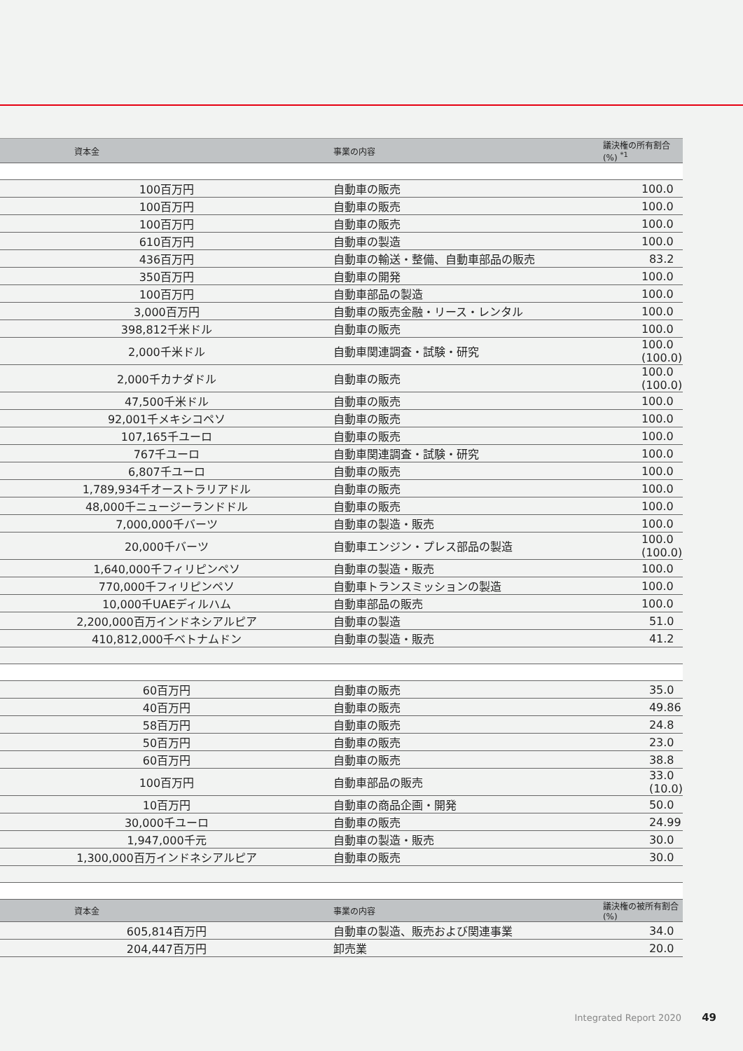| 資本金 | 事業の内容 | 議決権の所有割合 (%) <sup>*1</sup> |
| --- | --- | --- |
| 100百万円 | 自動車の販売 | 100.0 |
| 100百万円 | 自動車の販売 | 100.0 |
| 100百万円 | 自動車の販売 | 100.0 |
| 610百万円 | 自動車の製造 | 100.0 |
| 436百万円 | 自動車の輸送・整備、自動車部品の販売 | 83.2 |
| 350百万円 | 自動車の開発 | 100.0 |
| 100百万円 | 自動車部品の製造 | 100.0 |
| 3,000百万円 | 自動車の販売金融・リース・レンタル | 100.0 |
| 398,812千米ドル | 自動車の販売 | 100.0 |
| 2,000千米ドル | 自動車関連調査・試験・研究 | 100.0 (100.0) |
| 2,000千カナダドル | 自動車の販売 | 100.0 (100.0) |
| 47,500千米ドル | 自動車の販売 | 100.0 |
| 92,001千メキシコペソ | 自動車の販売 | 100.0 |
| 107,165千ユーロ | 自動車の販売 | 100.0 |
| 767千ユーロ | 自動車関連調査・試験・研究 | 100.0 |
| 6,807千ユーロ | 自動車の販売 | 100.0 |
| 1,789,934千オーストラリアドル | 自動車の販売 | 100.0 |
| 48,000千ニュージーランドドル | 自動車の販売 | 100.0 |
| 7,000,000千バーツ | 自動車の製造・販売 | 100.0 |
| 20,000千バーツ | 自動車エンジン・プレス部品の製造 | 100.0 (100.0) |
| 1,640,000千フィリピンペソ | 自動車の製造・販売 | 100.0 |
| 770,000千フィリピンペソ | 自動車トランスミッションの製造 | 100.0 |
| 10,000千UAEディルハム | 自動車部品の販売 | 100.0 |
| 2,200,000百万インドネシアルピア | 自動車の製造 | 51.0 |
| 410,812,000千ベトナムドン | 自動車の製造・販売 | 41.2 |
| 60百万円 | 自動車の販売 | 35.0 |
| 40百万円 | 自動車の販売 | 49.86 |
| 58百万円 | 自動車の販売 | 24.8 |
| 50百万円 | 自動車の販売 | 23.0 |
| 60百万円 | 自動車の販売 | 38.8 |
| 100百万円 | 自動車部品の販売 | 33.0 (10.0) |
| 10百万円 | 自動車の商品企画・開発 | 50.0 |
| 30,000千ユーロ | 自動車の販売 | 24.99 |
| 1,947,000千元 | 自動車の製造・販売 | 30.0 |
| 1,300,000百万インドネシアルピア | 自動車の販売 | 30.0 |
| 資本金 | 事業の内容 | 議決権の被所有割合 (%) |
| 605,814百万円 | 自動車の製造、販売および関連事業 | 34.0 |
| 204,447百万円 | 卸売業 | 20.0 |
Integrated Report 2020 49